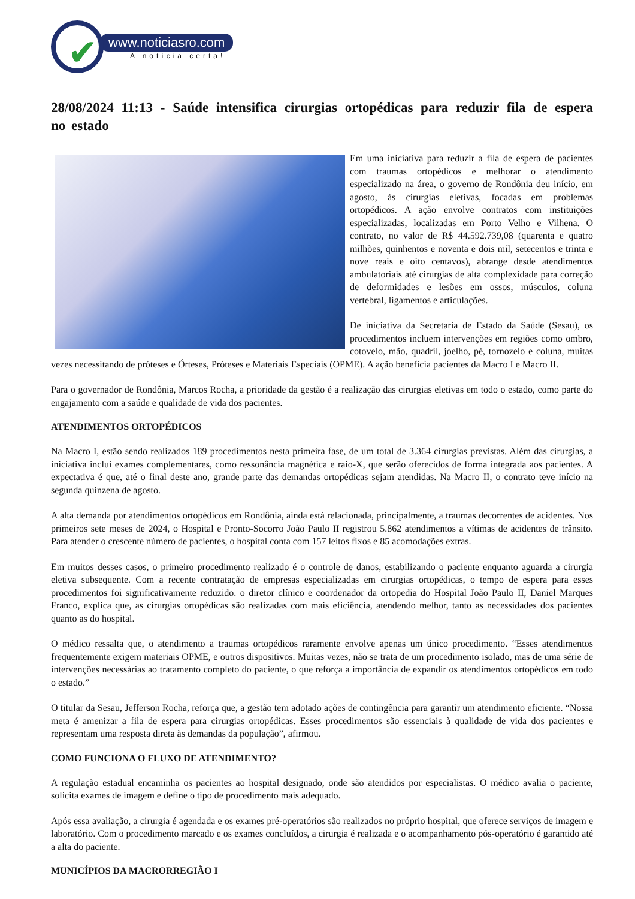✔
www.noticiasro.com
A notícia certa!
28/08/2024 11:13 - Saúde intensifica cirurgias ortopédicas para reduzir fila de espera no estado
Em uma iniciativa para reduzir a fila de espera de pacientes com traumas ortopédicos e melhorar o atendimento especializado na área, o governo de Rondônia deu início, em agosto, às cirurgias eletivas, focadas em problemas ortopédicos. A ação envolve contratos com instituições especializadas, localizadas em Porto Velho e Vilhena. O contrato, no valor de R$ 44.592.739,08 (quarenta e quatro milhões, quinhentos e noventa e dois mil, setecentos e trinta e nove reais e oito centavos), abrange desde atendimentos ambulatoriais até cirurgias de alta complexidade para correção de deformidades e lesões em ossos, músculos, coluna vertebral, ligamentos e articulações.
De iniciativa da Secretaria de Estado da Saúde (Sesau), os procedimentos incluem intervenções em regiões como ombro, cotovelo, mão, quadril, joelho, pé, tornozelo e coluna, muitas vezes necessitando de próteses e Órteses, Próteses e Materiais Especiais (OPME). A ação beneficia pacientes da Macro I e Macro II.
Para o governador de Rondônia, Marcos Rocha, a prioridade da gestão é a realização das cirurgias eletivas em todo o estado, como parte do engajamento com a saúde e qualidade de vida dos pacientes.
ATENDIMENTOS ORTOPÉDICOS
Na Macro I, estão sendo realizados 189 procedimentos nesta primeira fase, de um total de 3.364 cirurgias previstas. Além das cirurgias, a iniciativa inclui exames complementares, como ressonância magnética e raio-X, que serão oferecidos de forma integrada aos pacientes. A expectativa é que, até o final deste ano, grande parte das demandas ortopédicas sejam atendidas. Na Macro II, o contrato teve início na segunda quinzena de agosto.
A alta demanda por atendimentos ortopédicos em Rondônia, ainda está relacionada, principalmente, a traumas decorrentes de acidentes. Nos primeiros sete meses de 2024, o Hospital e Pronto-Socorro João Paulo II registrou 5.862 atendimentos a vítimas de acidentes de trânsito. Para atender o crescente número de pacientes, o hospital conta com 157 leitos fixos e 85 acomodações extras.
Em muitos desses casos, o primeiro procedimento realizado é o controle de danos, estabilizando o paciente enquanto aguarda a cirurgia eletiva subsequente. Com a recente contratação de empresas especializadas em cirurgias ortopédicas, o tempo de espera para esses procedimentos foi significativamente reduzido. o diretor clínico e coordenador da ortopedia do Hospital João Paulo II, Daniel Marques Franco, explica que, as cirurgias ortopédicas são realizadas com mais eficiência, atendendo melhor, tanto as necessidades dos pacientes quanto as do hospital.
O médico ressalta que, o atendimento a traumas ortopédicos raramente envolve apenas um único procedimento. “Esses atendimentos frequentemente exigem materiais OPME, e outros dispositivos. Muitas vezes, não se trata de um procedimento isolado, mas de uma série de intervenções necessárias ao tratamento completo do paciente, o que reforça a importância de expandir os atendimentos ortopédicos em todo o estado.”
O titular da Sesau, Jefferson Rocha, reforça que, a gestão tem adotado ações de contingência para garantir um atendimento eficiente. “Nossa meta é amenizar a fila de espera para cirurgias ortopédicas. Esses procedimentos são essenciais à qualidade de vida dos pacientes e representam uma resposta direta às demandas da população”, afirmou.
COMO FUNCIONA O FLUXO DE ATENDIMENTO?
A regulação estadual encaminha os pacientes ao hospital designado, onde são atendidos por especialistas. O médico avalia o paciente, solicita exames de imagem e define o tipo de procedimento mais adequado.
Após essa avaliação, a cirurgia é agendada e os exames pré-operatórios são realizados no próprio hospital, que oferece serviços de imagem e laboratório. Com o procedimento marcado e os exames concluídos, a cirurgia é realizada e o acompanhamento pós-operatório é garantido até a alta do paciente.
MUNICÍPIOS DA MACRORREGIÃO I